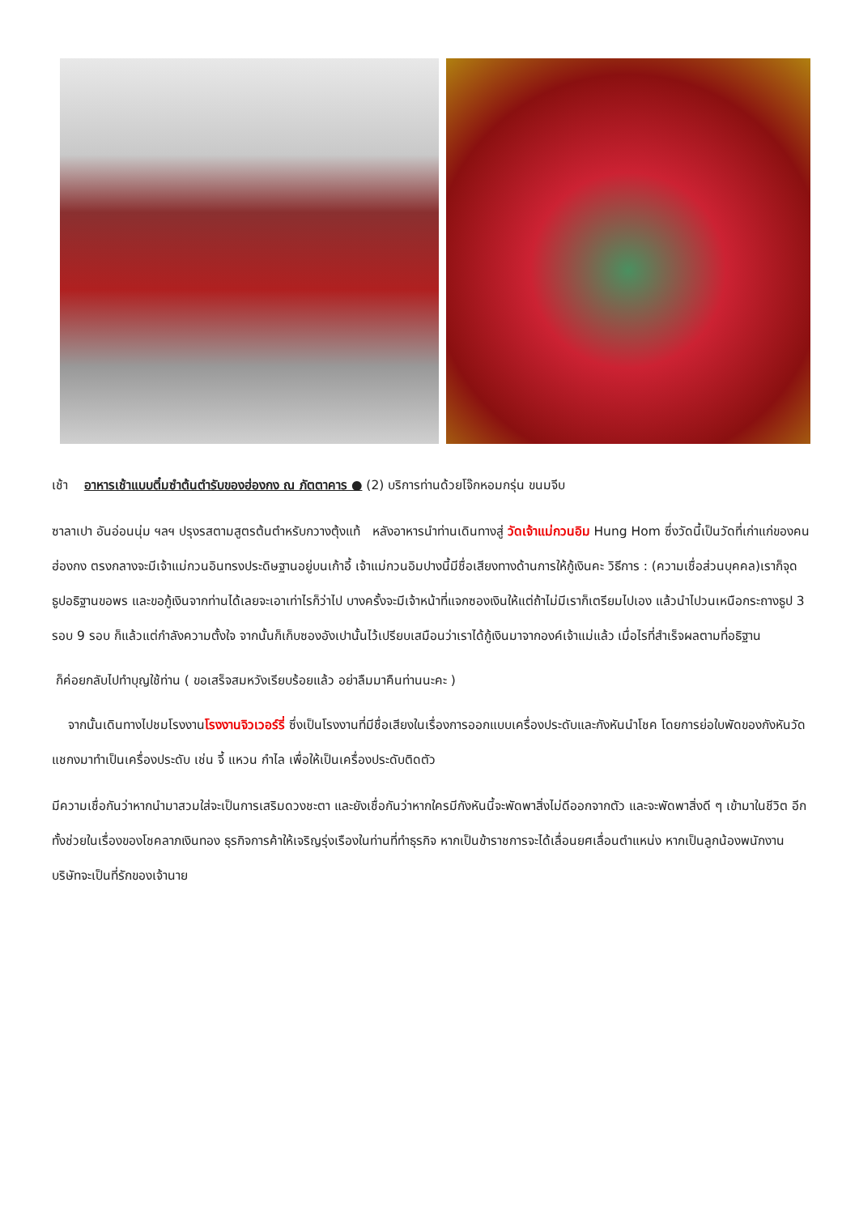เช้า อาหารเช้าแบบติ๋มซำต้นตำรับของฮ่องกง ณ ภัตตาคาร ● (2) บริการท่านด้วยโจ๊กหอมกรุ่น ขนมจีบ
ซาลาเปา อันอ่อนนุ่ม ฯลฯ ปรุงรสตามสูตรต้นตำหรับกวางตุ้งแท้ หลังอาหารนำท่านเดินทางสู่ วัดเจ้าแม่กวนอิม Hung Hom ซึ่งวัดนี้เป็นวัดที่เก่าแก่ของคนฮ่องกง ตรงกลางจะมีเจ้าแม่กวนอินทรงประดิษฐานอยู่บนเก้าอี้ เจ้าแม่กวนอิมปางนี้มีชื่อเสียงทางด้านการให้กู้เงินคะ วิธีการ : (ความเชื่อส่วนบุคคล)เราก็จุดธูปอธิฐานขอพร และขอกู้เงินจากท่านได้เลยจะเอาเท่าไรก็ว่าไป บางครั้งจะมีเจ้าหน้าที่แจกซองเงินให้แต่ถ้าไม่มีเราก็เตรียมไปเอง แล้วนำไปวนเหนือกระถางธูป 3 รอบ 9 รอบ ก็แล้วแต่กำลังความตั้งใจ จากนั้นก็เก็บซองอังเปานั้นไว้เปรียบเสมือนว่าเราได้กู้เงินมาจากองค์เจ้าแม่แล้ว เมื่อไรที่สำเร็จผลตามที่อธิฐาน
ก็ค่อยกลับไปทำบุญใช้ท่าน ( ขอเสร็จสมหวังเรียบร้อยแล้ว อย่าลืมมาคืนท่านนะคะ )
จากนั้นเดินทางไปชมโรงงานโรงงานจิวเวอร์รี่ ซึ่งเป็นโรงงานที่มีชื่อเสียงในเรื่องการออกแบบเครื่องประดับและกังหันนำโชค โดยการย่อใบพัดของกังหันวัดแชกงมาทำเป็นเครื่องประดับ เช่น จี้ แหวน กำไล เพื่อให้เป็นเครื่องประดับติดตัว
มีความเชื่อกันว่าหากนำมาสวมใส่จะเป็นการเสริมดวงชะตา และยังเชื่อกันว่าหากใครมีกังหันนี้จะพัดพาสิ่งไม่ดีออกจากตัว และจะพัดพาสิ่งดี ๆ เข้ามาในชีวิต อีกทั้งช่วยในเรื่องของโชคลาภเงินทอง ธุรกิจการค้าให้เจริญรุ่งเรืองในท่านที่ทำธุรกิจ หากเป็นข้าราชการจะได้เลื่อนยศเลื่อนตำแหน่ง หากเป็นลูกน้องพนักงานบริษัทจะเป็นที่รักของเจ้านาย